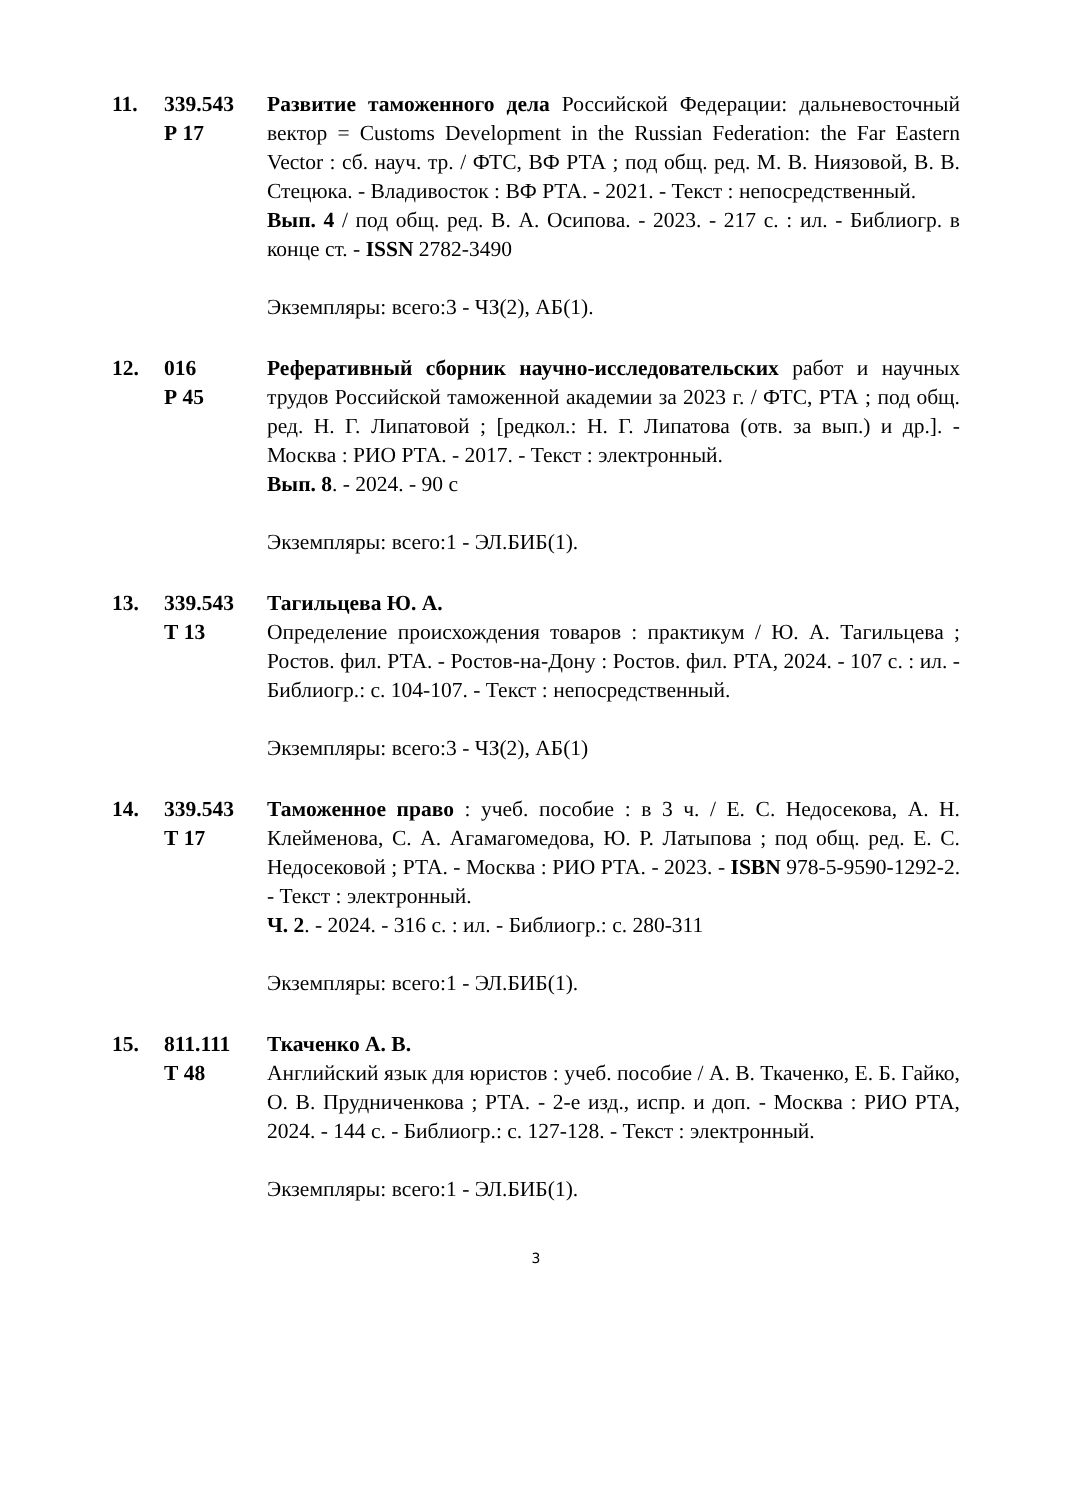11.
339.543
Р 17
Развитие таможенного дела Российской Федерации: дальневосточный вектор = Customs Development in the Russian Federation: the Far Eastern Vector : сб. науч. тр. / ФТС, ВФ РТА ; под общ. ред. М. В. Ниязовой, В. В. Стецюка. - Владивосток : ВФ РТА. - 2021. - Текст : непосредственный.
Вып. 4 / под общ. ред. В. А. Осипова. - 2023. - 217 с. : ил. - Библиогр. в конце ст. - ISSN 2782-3490
Экземпляры: всего:3 - ЧЗ(2), АБ(1).
12.
016
Р 45
Реферативный сборник научно-исследовательских работ и научных трудов Российской таможенной академии за 2023 г. / ФТС, РТА ; под общ. ред. Н. Г. Липатовой ; [редкол.: Н. Г. Липатова (отв. за вып.) и др.]. - Москва : РИО РТА. - 2017. - Текст : электронный.
Вып. 8. - 2024. - 90 с
Экземпляры: всего:1 - ЭЛ.БИБ(1).
13.
339.543
Т 13
Тагильцева Ю. А.
Определение происхождения товаров : практикум / Ю. А. Тагильцева ; Ростов. фил. РТА. - Ростов-на-Дону : Ростов. фил. РТА, 2024. - 107 с. : ил. - Библиогр.: с. 104-107. - Текст : непосредственный.
Экземпляры: всего:3 - ЧЗ(2), АБ(1)
14.
339.543
Т 17
Таможенное право : учеб. пособие : в 3 ч. / Е. С. Недосекова, А. Н. Клейменова, С. А. Агамагомедова, Ю. Р. Латыпова ; под общ. ред. Е. С. Недосековой ; РТА. - Москва : РИО РТА. - 2023. - ISBN 978-5-9590-1292-2. - Текст : электронный.
Ч. 2. - 2024. - 316 с. : ил. - Библиогр.: с. 280-311
Экземпляры: всего:1 - ЭЛ.БИБ(1).
15.
811.111
Т 48
Ткаченко А. В.
Английский язык для юристов : учеб. пособие / А. В. Ткаченко, Е. Б. Гайко, О. В. Прудниченкова ; РТА. - 2-е изд., испр. и доп. - Москва : РИО РТА, 2024. - 144 с. - Библиогр.: с. 127-128. - Текст : электронный.
Экземпляры: всего:1 - ЭЛ.БИБ(1).
3